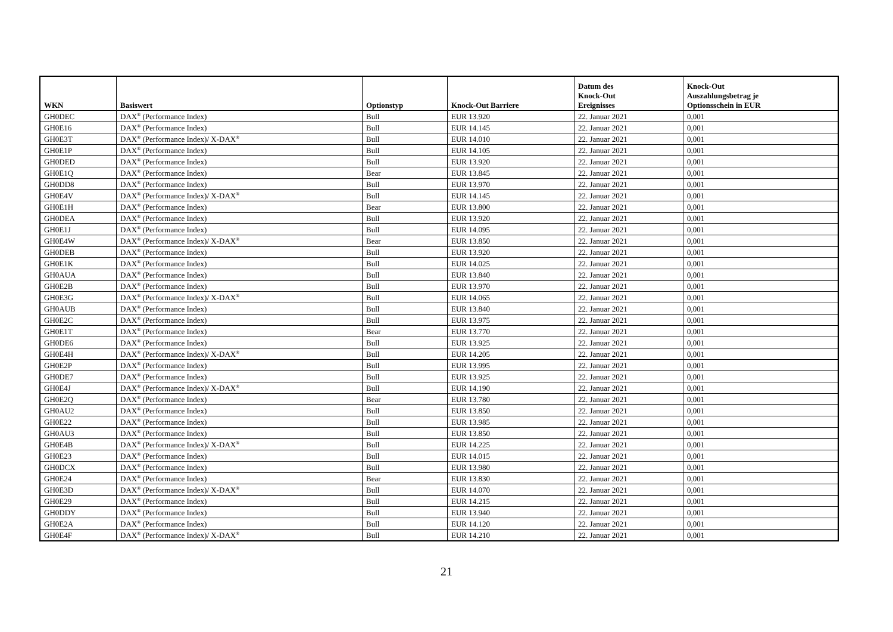| WKN | Basiswert | Optionstyp | Knock-Out Barriere | Datum des Knock-Out Ereignisses | Knock-Out Auszahlungsbetrag je Optionsschein in EUR |
| --- | --- | --- | --- | --- | --- |
| GH0DEC | DAX<sup>®</sup> (Performance Index) | Bull | EUR 13.920 | 22. Januar 2021 | 0,001 |
| GH0E16 | DAX<sup>®</sup> (Performance Index) | Bull | EUR 14.145 | 22. Januar 2021 | 0,001 |
| GH0E3T | DAX<sup>®</sup> (Performance Index)/ X-DAX<sup>®</sup> | Bull | EUR 14.010 | 22. Januar 2021 | 0,001 |
| GH0E1P | DAX<sup>®</sup> (Performance Index) | Bull | EUR 14.105 | 22. Januar 2021 | 0,001 |
| GH0DED | DAX<sup>®</sup> (Performance Index) | Bull | EUR 13.920 | 22. Januar 2021 | 0,001 |
| GH0E1Q | DAX<sup>®</sup> (Performance Index) | Bear | EUR 13.845 | 22. Januar 2021 | 0,001 |
| GH0DD8 | DAX<sup>®</sup> (Performance Index) | Bull | EUR 13.970 | 22. Januar 2021 | 0,001 |
| GH0E4V | DAX<sup>®</sup> (Performance Index)/ X-DAX<sup>®</sup> | Bull | EUR 14.145 | 22. Januar 2021 | 0,001 |
| GH0E1H | DAX<sup>®</sup> (Performance Index) | Bear | EUR 13.800 | 22. Januar 2021 | 0,001 |
| GH0DEA | DAX<sup>®</sup> (Performance Index) | Bull | EUR 13.920 | 22. Januar 2021 | 0,001 |
| GH0E1J | DAX<sup>®</sup> (Performance Index) | Bull | EUR 14.095 | 22. Januar 2021 | 0,001 |
| GH0E4W | DAX<sup>®</sup> (Performance Index)/ X-DAX<sup>®</sup> | Bear | EUR 13.850 | 22. Januar 2021 | 0,001 |
| GH0DEB | DAX<sup>®</sup> (Performance Index) | Bull | EUR 13.920 | 22. Januar 2021 | 0,001 |
| GH0E1K | DAX<sup>®</sup> (Performance Index) | Bull | EUR 14.025 | 22. Januar 2021 | 0,001 |
| GH0AUA | DAX<sup>®</sup> (Performance Index) | Bull | EUR 13.840 | 22. Januar 2021 | 0,001 |
| GH0E2B | DAX<sup>®</sup> (Performance Index) | Bull | EUR 13.970 | 22. Januar 2021 | 0,001 |
| GH0E3G | DAX<sup>®</sup> (Performance Index)/ X-DAX<sup>®</sup> | Bull | EUR 14.065 | 22. Januar 2021 | 0,001 |
| GH0AUB | DAX<sup>®</sup> (Performance Index) | Bull | EUR 13.840 | 22. Januar 2021 | 0,001 |
| GH0E2C | DAX<sup>®</sup> (Performance Index) | Bull | EUR 13.975 | 22. Januar 2021 | 0,001 |
| GH0E1T | DAX<sup>®</sup> (Performance Index) | Bear | EUR 13.770 | 22. Januar 2021 | 0,001 |
| GH0DE6 | DAX<sup>®</sup> (Performance Index) | Bull | EUR 13.925 | 22. Januar 2021 | 0,001 |
| GH0E4H | DAX<sup>®</sup> (Performance Index)/ X-DAX<sup>®</sup> | Bull | EUR 14.205 | 22. Januar 2021 | 0,001 |
| GH0E2P | DAX<sup>®</sup> (Performance Index) | Bull | EUR 13.995 | 22. Januar 2021 | 0,001 |
| GH0DE7 | DAX<sup>®</sup> (Performance Index) | Bull | EUR 13.925 | 22. Januar 2021 | 0,001 |
| GH0E4J | DAX<sup>®</sup> (Performance Index)/ X-DAX<sup>®</sup> | Bull | EUR 14.190 | 22. Januar 2021 | 0,001 |
| GH0E2Q | DAX<sup>®</sup> (Performance Index) | Bear | EUR 13.780 | 22. Januar 2021 | 0,001 |
| GH0AU2 | DAX<sup>®</sup> (Performance Index) | Bull | EUR 13.850 | 22. Januar 2021 | 0,001 |
| GH0E22 | DAX<sup>®</sup> (Performance Index) | Bull | EUR 13.985 | 22. Januar 2021 | 0,001 |
| GH0AU3 | DAX<sup>®</sup> (Performance Index) | Bull | EUR 13.850 | 22. Januar 2021 | 0,001 |
| GH0E4B | DAX<sup>®</sup> (Performance Index)/ X-DAX<sup>®</sup> | Bull | EUR 14.225 | 22. Januar 2021 | 0,001 |
| GH0E23 | DAX<sup>®</sup> (Performance Index) | Bull | EUR 14.015 | 22. Januar 2021 | 0,001 |
| GH0DCX | DAX<sup>®</sup> (Performance Index) | Bull | EUR 13.980 | 22. Januar 2021 | 0,001 |
| GH0E24 | DAX<sup>®</sup> (Performance Index) | Bear | EUR 13.830 | 22. Januar 2021 | 0,001 |
| GH0E3D | DAX<sup>®</sup> (Performance Index)/ X-DAX<sup>®</sup> | Bull | EUR 14.070 | 22. Januar 2021 | 0,001 |
| GH0E29 | DAX<sup>®</sup> (Performance Index) | Bull | EUR 14.215 | 22. Januar 2021 | 0,001 |
| GH0DDY | DAX<sup>®</sup> (Performance Index) | Bull | EUR 13.940 | 22. Januar 2021 | 0,001 |
| GH0E2A | DAX<sup>®</sup> (Performance Index) | Bull | EUR 14.120 | 22. Januar 2021 | 0,001 |
| GH0E4F | DAX<sup>®</sup> (Performance Index)/ X-DAX<sup>®</sup> | Bull | EUR 14.210 | 22. Januar 2021 | 0,001 |
21